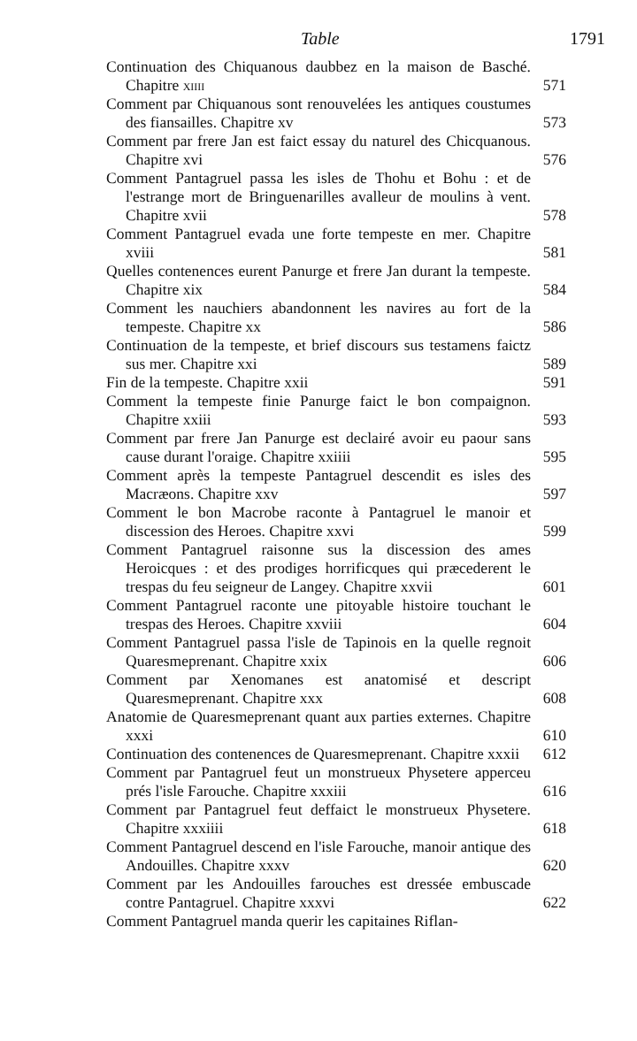Table 1791
Continuation des Chiquanous daubbez en la maison de Basché. Chapitre xiiii
571
Comment par Chiquanous sont renouvelées les antiques coustumes des fiansailles. Chapitre xv
573
Comment par frere Jan est faict essay du naturel des Chicquanous. Chapitre xvi
576
Comment Pantagruel passa les isles de Thohu et Bohu : et de l'estrange mort de Bringuenarilles avalleur de moulins à vent. Chapitre xvii
578
Comment Pantagruel evada une forte tempeste en mer. Chapitre xviii
581
Quelles contenences eurent Panurge et frere Jan durant la tempeste. Chapitre xix
584
Comment les nauchiers abandonnent les navires au fort de la tempeste. Chapitre xx
586
Continuation de la tempeste, et brief discours sus testamens faictz sus mer. Chapitre xxi
589
Fin de la tempeste. Chapitre xxii
591
Comment la tempeste finie Panurge faict le bon compaignon. Chapitre xxiii
593
Comment par frere Jan Panurge est declairé avoir eu paour sans cause durant l'oraige. Chapitre xxiiii
595
Comment après la tempeste Pantagruel descendit es isles des Macræons. Chapitre xxv
597
Comment le bon Macrobe raconte à Pantagruel le manoir et discession des Heroes. Chapitre xxvi
599
Comment Pantagruel raisonne sus la discession des ames Heroicques : et des prodiges horrificques qui præcederent le trespas du feu seigneur de Langey. Chapitre xxvii
601
Comment Pantagruel raconte une pitoyable histoire touchant le trespas des Heroes. Chapitre xxviii
604
Comment Pantagruel passa l'isle de Tapinois en la quelle regnoit Quaresmeprenant. Chapitre xxix
606
Comment par Xenomanes est anatomisé et descript Quaresmeprenant. Chapitre xxx
608
Anatomie de Quaresmeprenant quant aux parties externes. Chapitre xxxi
610
Continuation des contenences de Quaresmeprenant. Chapitre xxxii
612
Comment par Pantagruel feut un monstrueux Physetere apperceu prés l'isle Farouche. Chapitre xxxiii
616
Comment par Pantagruel feut deffaict le monstrueux Physetere. Chapitre xxxiiii
618
Comment Pantagruel descend en l'isle Farouche, manoir antique des Andouilles. Chapitre xxxv
620
Comment par les Andouilles farouches est dressée embuscade contre Pantagruel. Chapitre xxxvi
622
Comment Pantagruel manda querir les capitaines Riflan-